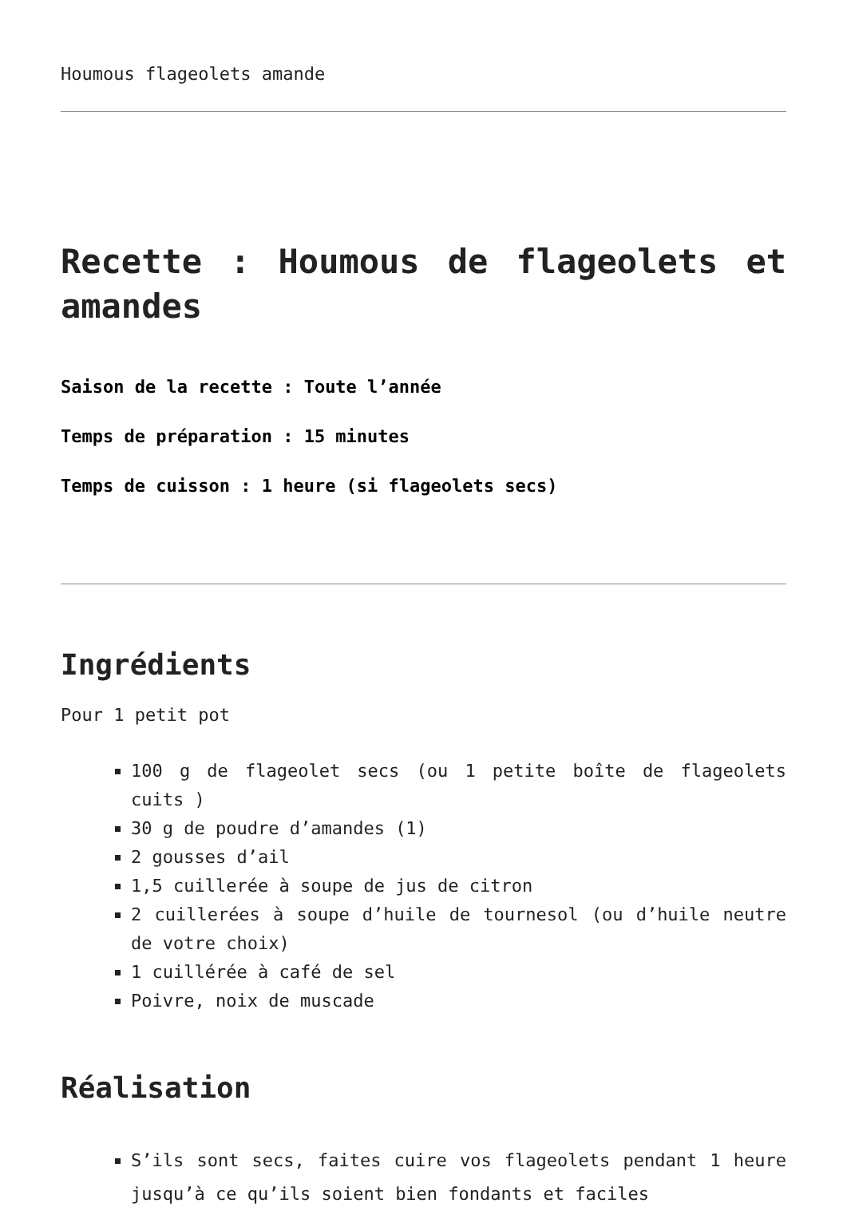Houmous flageolets amande
Recette : Houmous de flageolets et amandes
Saison de la recette : Toute l’année
Temps de préparation : 15 minutes
Temps de cuisson : 1 heure (si flageolets secs)
Ingrédients
Pour 1 petit pot
100 g de flageolet secs (ou 1 petite boîte de flageolets cuits )
30 g de poudre d’amandes (1)
2 gousses d’ail
1,5 cuillerée à soupe de jus de citron
2 cuillerées à soupe d’huile de tournesol (ou d’huile neutre de votre choix)
1 cuillérée à café de sel
Poivre, noix de muscade
Réalisation
S’ils sont secs, faites cuire vos flageolets pendant 1 heure jusqu’à ce qu’ils soient bien fondants et faciles